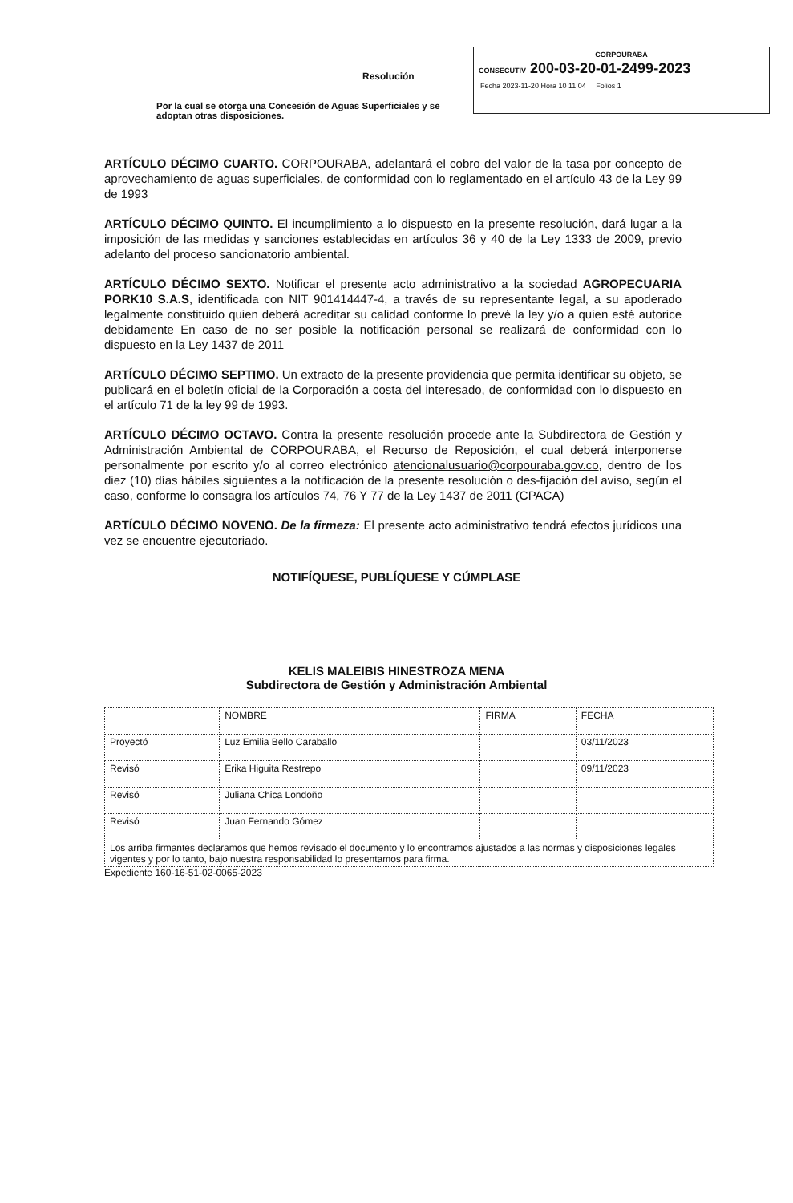CORPOURABA
CONSECUTIV 200-03-20-01-2499-2023
Fecha 2023-11-20 Hora 10 11 04 Folios 1
Resolución
Por la cual se otorga una Concesión de Aguas Superficiales y se adoptan otras disposiciones.
ARTÍCULO DÉCIMO CUARTO. CORPOURABA, adelantará el cobro del valor de la tasa por concepto de aprovechamiento de aguas superficiales, de conformidad con lo reglamentado en el artículo 43 de la Ley 99 de 1993
ARTÍCULO DÉCIMO QUINTO. El incumplimiento a lo dispuesto en la presente resolución, dará lugar a la imposición de las medidas y sanciones establecidas en artículos 36 y 40 de la Ley 1333 de 2009, previo adelanto del proceso sancionatorio ambiental.
ARTÍCULO DÉCIMO SEXTO. Notificar el presente acto administrativo a la sociedad AGROPECUARIA PORK10 S.A.S, identificada con NIT 901414447-4, a través de su representante legal, a su apoderado legalmente constituido quien deberá acreditar su calidad conforme lo prevé la ley y/o a quien esté autorice debidamente En caso de no ser posible la notificación personal se realizará de conformidad con lo dispuesto en la Ley 1437 de 2011
ARTÍCULO DÉCIMO SEPTIMO. Un extracto de la presente providencia que permita identificar su objeto, se publicará en el boletín oficial de la Corporación a costa del interesado, de conformidad con lo dispuesto en el artículo 71 de la ley 99 de 1993.
ARTÍCULO DÉCIMO OCTAVO. Contra la presente resolución procede ante la Subdirectora de Gestión y Administración Ambiental de CORPOURABA, el Recurso de Reposición, el cual deberá interponerse personalmente por escrito y/o al correo electrónico atencionalusuario@corpouraba.gov.co, dentro de los diez (10) días hábiles siguientes a la notificación de la presente resolución o des-fijación del aviso, según el caso, conforme lo consagra los artículos 74, 76 Y 77 de la Ley 1437 de 2011 (CPACA)
ARTÍCULO DÉCIMO NOVENO. De la firmeza: El presente acto administrativo tendrá efectos jurídicos una vez se encuentre ejecutoriado.
NOTIFÍQUESE, PUBLÍQUESE Y CÚMPLASE
KELIS MALEIBIS HINESTROZA MENA
Subdirectora de Gestión y Administración Ambiental
| | NOMBRE | FIRMA | FECHA |
| --- | --- | --- | --- |
| Proyectó | Luz Emilia Bello Caraballo | | 03/11/2023 |
| Revisó | Erika Higuita Restrepo | | 09/11/2023 |
| Revisó | Juliana Chica Londoño | | |
| Revisó | Juan Fernando Gómez | | |
| Los arriba firmantes declaramos que hemos revisado el documento y lo encontramos ajustados a las normas y disposiciones legales vigentes y por lo tanto, bajo nuestra responsabilidad lo presentamos para firma. | | | |
Expediente 160-16-51-02-0065-2023